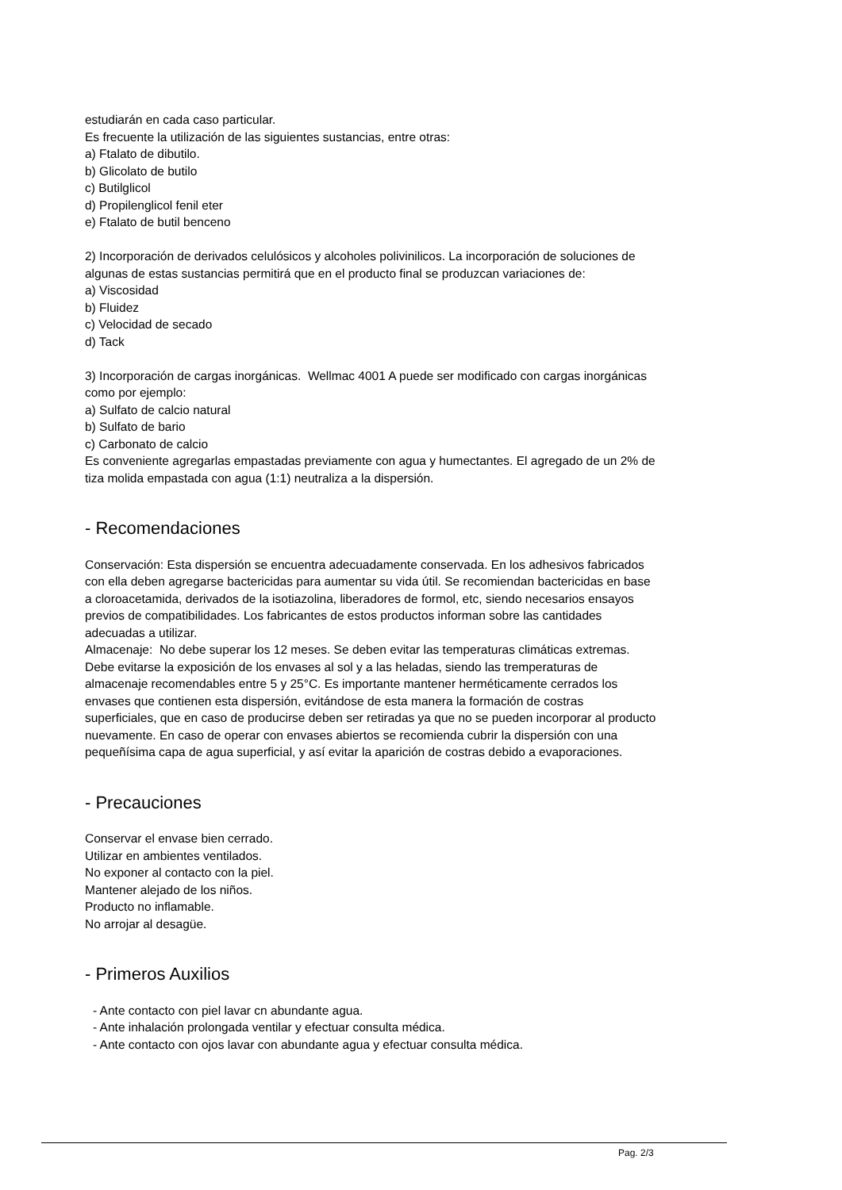estudiarán en cada caso particular.
Es frecuente la utilización de las siguientes sustancias, entre otras:
a) Ftalato de dibutilo.
b) Glicolato de butilo
c) Butilglicol
d) Propilenglicol fenil eter
e) Ftalato de butil benceno
2) Incorporación de derivados celulósicos y alcoholes polivinilicos. La incorporación de soluciones de algunas de estas sustancias permitirá que en el producto final se produzcan variaciones de:
a) Viscosidad
b) Fluidez
c) Velocidad de secado
d) Tack
3) Incorporación de cargas inorgánicas. Wellmac 4001 A puede ser modificado con cargas inorgánicas como por ejemplo:
a) Sulfato de calcio natural
b) Sulfato de bario
c) Carbonato de calcio
Es conveniente agregarlas empastadas previamente con agua y humectantes. El agregado de un 2% de tiza molida empastada con agua (1:1) neutraliza a la dispersión.
- Recomendaciones
Conservación: Esta dispersión se encuentra adecuadamente conservada. En los adhesivos fabricados con ella deben agregarse bactericidas para aumentar su vida útil. Se recomiendan bactericidas en base a cloroacetamida, derivados de la isotiazolina, liberadores de formol, etc, siendo necesarios ensayos previos de compatibilidades. Los fabricantes de estos productos informan sobre las cantidades adecuadas a utilizar.
Almacenaje: No debe superar los 12 meses. Se deben evitar las temperaturas climáticas extremas. Debe evitarse la exposición de los envases al sol y a las heladas, siendo las tremperaturas de almacenaje recomendables entre 5 y 25°C. Es importante mantener herméticamente cerrados los envases que contienen esta dispersión, evitándose de esta manera la formación de costras superficiales, que en caso de producirse deben ser retiradas ya que no se pueden incorporar al producto nuevamente. En caso de operar con envases abiertos se recomienda cubrir la dispersión con una pequeñísima capa de agua superficial, y así evitar la aparición de costras debido a evaporaciones.
- Precauciones
Conservar el envase bien cerrado.
Utilizar en ambientes ventilados.
No exponer al contacto con la piel.
Mantener alejado de los niños.
Producto no inflamable.
No arrojar al desagüe.
- Primeros Auxilios
- Ante contacto con piel lavar cn abundante agua.
- Ante inhalación prolongada ventilar y efectuar consulta médica.
- Ante contacto con ojos lavar con abundante agua y efectuar consulta médica.
Pag. 2/3